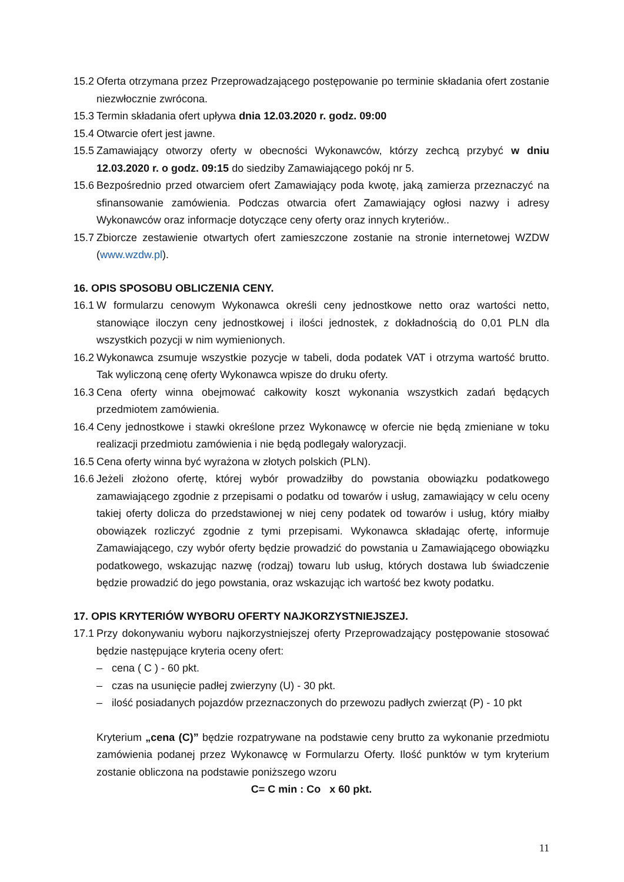15.2 Oferta otrzymana przez Przeprowadzającego postępowanie po terminie składania ofert zostanie niezwłocznie zwrócona.
15.3 Termin składania ofert upływa dnia 12.03.2020 r. godz. 09:00
15.4 Otwarcie ofert jest jawne.
15.5 Zamawiający otworzy oferty w obecności Wykonawców, którzy zechcą przybyć w dniu 12.03.2020 r. o godz. 09:15 do siedziby Zamawiającego pokój nr 5.
15.6 Bezpośrednio przed otwarciem ofert Zamawiający poda kwotę, jaką zamierza przeznaczyć na sfinansowanie zamówienia. Podczas otwarcia ofert Zamawiający ogłosi nazwy i adresy Wykonawców oraz informacje dotyczące ceny oferty oraz innych kryteriów..
15.7 Zbiorcze zestawienie otwartych ofert zamieszczone zostanie na stronie internetowej WZDW (www.wzdw.pl).
16. OPIS SPOSOBU OBLICZENIA CENY.
16.1 W formularzu cenowym Wykonawca określi ceny jednostkowe netto oraz wartości netto, stanowiące iloczyn ceny jednostkowej i ilości jednostek, z dokładnością do 0,01 PLN dla wszystkich pozycji w nim wymienionych.
16.2 Wykonawca zsumuje wszystkie pozycje w tabeli, doda podatek VAT i otrzyma wartość brutto. Tak wyliczoną cenę oferty Wykonawca wpisze do druku oferty.
16.3 Cena oferty winna obejmować całkowity koszt wykonania wszystkich zadań będących przedmiotem zamówienia.
16.4 Ceny jednostkowe i stawki określone przez Wykonawcę w ofercie nie będą zmieniane w toku realizacji przedmiotu zamówienia i nie będą podlegały waloryzacji.
16.5 Cena oferty winna być wyrażona w złotych polskich (PLN).
16.6 Jeżeli złożono ofertę, której wybór prowadziłby do powstania obowiązku podatkowego zamawiającego zgodnie z przepisami o podatku od towarów i usług, zamawiający w celu oceny takiej oferty dolicza do przedstawionej w niej ceny podatek od towarów i usług, który miałby obowiązek rozliczyć zgodnie z tymi przepisami. Wykonawca składając ofertę, informuje Zamawiającego, czy wybór oferty będzie prowadzić do powstania u Zamawiającego obowiązku podatkowego, wskazując nazwę (rodzaj) towaru lub usług, których dostawa lub świadczenie będzie prowadzić do jego powstania, oraz wskazując ich wartość bez kwoty podatku.
17. OPIS KRYTERIÓW WYBORU OFERTY NAJKORZYSTNIEJSZEJ.
17.1 Przy dokonywaniu wyboru najkorzystniejszej oferty Przeprowadzający postępowanie stosować będzie następujące kryteria oceny ofert:
– cena ( C ) - 60 pkt.
– czas na usunięcie padłej zwierzyny (U) - 30 pkt.
– ilość posiadanych pojazdów przeznaczonych do przewozu padłych zwierząt (P) - 10 pkt
Kryterium „cena (C)” będzie rozpatrywane na podstawie ceny brutto za wykonanie przedmiotu zamówienia podanej przez Wykonawcę w Formularzu Oferty. Ilość punktów w tym kryterium zostanie obliczona na podstawie poniższego wzoru
C= C min : Co x 60 pkt.
11